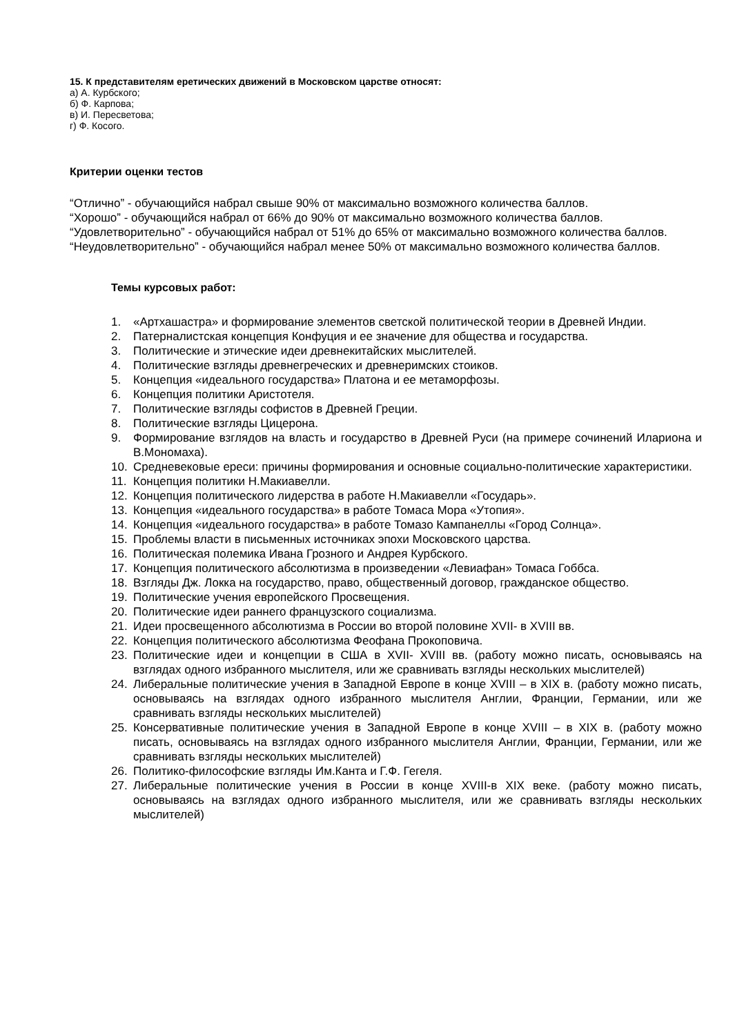15. К представителям еретических движений в Московском царстве относят:
а) А. Курбского;
б) Ф. Карпова;
в) И. Пересветова;
г) Ф. Косого.
Критерии оценки тестов
“Отлично” - обучающийся набрал свыше 90% от максимально возможного количества баллов.
“Хорошо” - обучающийся набрал от 66% до 90% от максимально возможного количества баллов.
“Удовлетворительно” - обучающийся набрал от 51% до 65% от максимально возможного количества баллов.
“Неудовлетворительно” - обучающийся набрал менее 50% от максимально возможного количества баллов.
Темы курсовых работ:
1. «Артхашастра» и формирование элементов светской политической теории в Древней Индии.
2. Патерналистская концепция Конфуция и ее значение для общества и государства.
3. Политические и этические идеи древнекитайских мыслителей.
4. Политические взгляды древнегреческих и древнеримских стоиков.
5. Концепция «идеального государства» Платона и ее метаморфозы.
6. Концепция политики Аристотеля.
7. Политические взгляды софистов в Древней Греции.
8. Политические взгляды Цицерона.
9. Формирование взглядов на власть и государство в Древней Руси (на примере сочинений Илариона и В.Мономаха).
10. Средневековые ереси: причины формирования и основные социально-политические характеристики.
11. Концепция политики Н.Макиавелли.
12. Концепция политического лидерства в работе Н.Макиавелли «Государь».
13. Концепция «идеального государства» в работе Томаса Мора «Утопия».
14. Концепция «идеального государства» в работе Томазо Кампанеллы «Город Солнца».
15. Проблемы власти в письменных источниках эпохи Московского царства.
16. Политическая полемика Ивана Грозного и Андрея Курбского.
17. Концепция политического абсолютизма в произведении «Левиафан» Томаса Гоббса.
18. Взгляды Дж. Локка на государство, право, общественный договор, гражданское общество.
19. Политические учения европейского Просвещения.
20. Политические идеи раннего французского социализма.
21. Идеи просвещенного абсолютизма в России во второй половине XVII- в XVIII вв.
22. Концепция политического абсолютизма Феофана Прокоповича.
23. Политические идеи и концепции в США в XVII- XVIII вв. (работу можно писать, основываясь на взглядах одного избранного мыслителя, или же сравнивать взгляды нескольких мыслителей)
24. Либеральные политические учения в Западной Европе в конце XVIII – в XIX в. (работу можно писать, основываясь на взглядах одного избранного мыслителя Англии, Франции, Германии, или же сравнивать взгляды нескольких мыслителей)
25. Консервативные политические учения в Западной Европе в конце XVIII – в XIX в. (работу можно писать, основываясь на взглядах одного избранного мыслителя Англии, Франции, Германии, или же сравнивать взгляды нескольких мыслителей)
26. Политико-философские взгляды Им.Канта и Г.Ф. Гегеля.
27. Либеральные политические учения в России в конце XVIII-в XIX веке. (работу можно писать, основываясь на взглядах одного избранного мыслителя, или же сравнивать взгляды нескольких мыслителей)